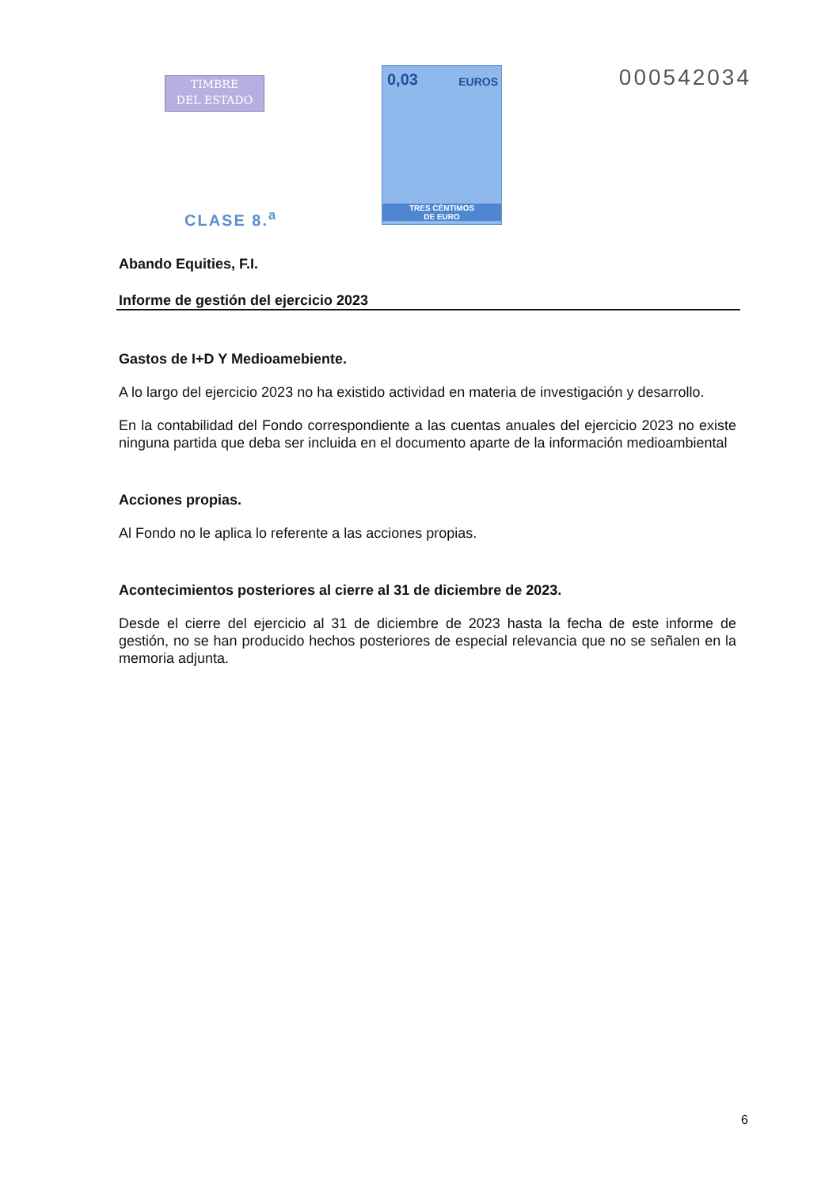TIMBRE
DEL ESTADO
CLASE 8.<sup>a</sup>
0,03 EUROS
TRES CÉNTIMOS
DE EURO
000542034
Abando Equities, F.I.
Informe de gestión del ejercicio 2023
Gastos de I+D Y Medioamebiente.
A lo largo del ejercicio 2023 no ha existido actividad en materia de investigación y desarrollo.
En la contabilidad del Fondo correspondiente a las cuentas anuales del ejercicio 2023 no existe ninguna partida que deba ser incluida en el documento aparte de la información medioambiental
Acciones propias.
Al Fondo no le aplica lo referente a las acciones propias.
Acontecimientos posteriores al cierre al 31 de diciembre de 2023.
Desde el cierre del ejercicio al 31 de diciembre de 2023 hasta la fecha de este informe de gestión, no se han producido hechos posteriores de especial relevancia que no se señalen en la memoria adjunta.
6